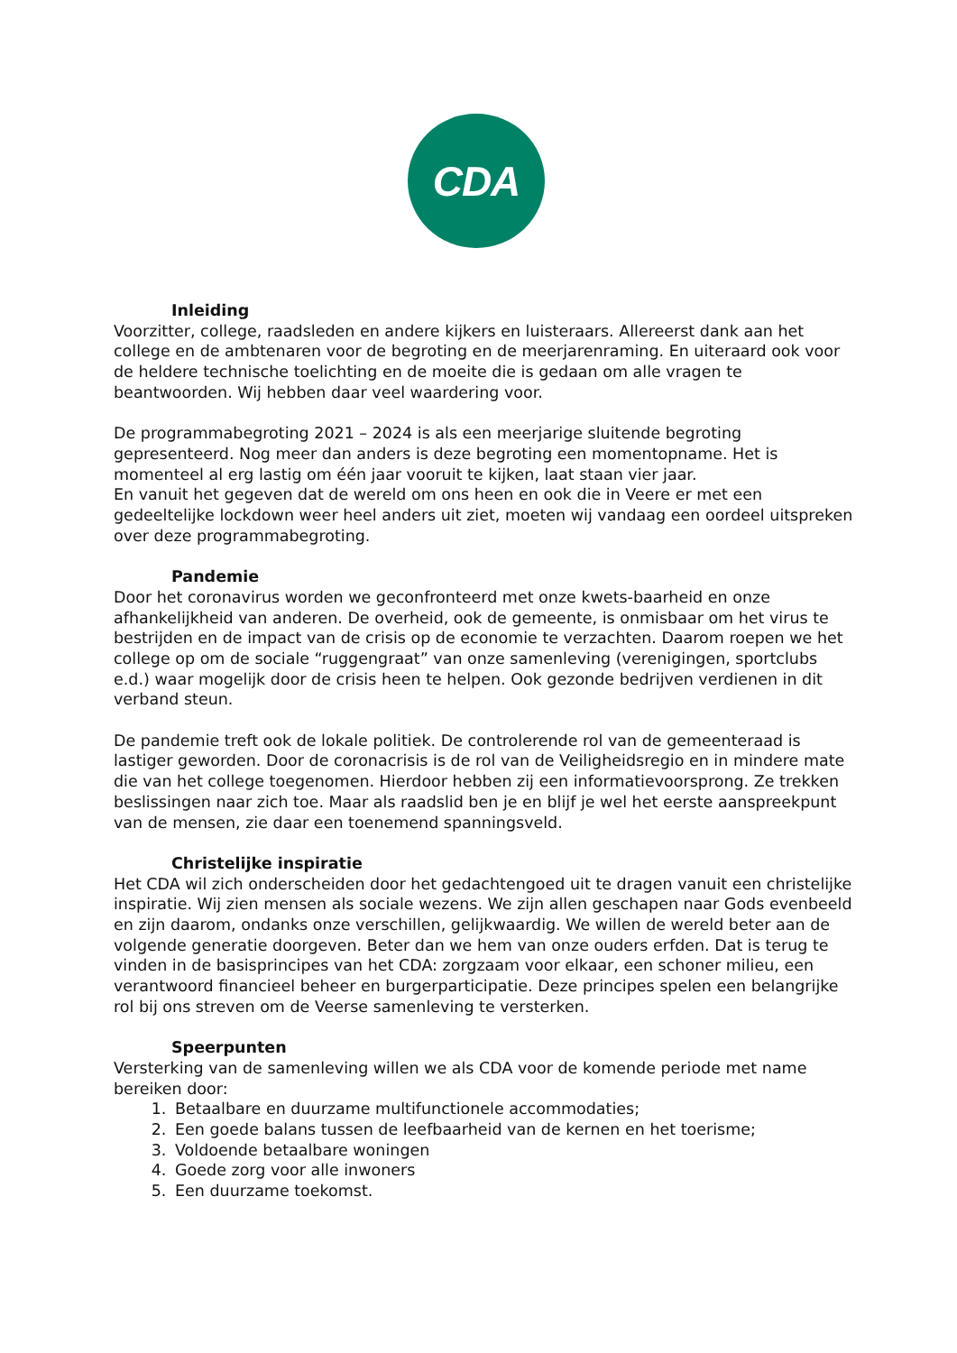CDA
Inleiding
Voorzitter, college, raadsleden en andere kijkers en luisteraars. Allereerst dank aan het college en de ambtenaren voor de begroting en de meerjarenraming. En uiteraard ook voor de heldere technische toelichting en de moeite die is gedaan om alle vragen te beantwoorden. Wij hebben daar veel waardering voor.
De programmabegroting 2021 – 2024 is als een meerjarige sluitende begroting gepresenteerd. Nog meer dan anders is deze begroting een momentopname. Het is momenteel al erg lastig om één jaar vooruit te kijken, laat staan vier jaar.
En vanuit het gegeven dat de wereld om ons heen en ook die in Veere er met een gedeeltelijke lockdown weer heel anders uit ziet, moeten wij vandaag een oordeel uitspreken over deze programmabegroting.
Pandemie
Door het coronavirus worden we geconfronteerd met onze kwets-baarheid en onze afhankelijkheid van anderen. De overheid, ook de gemeente, is onmisbaar om het virus te bestrijden en de impact van de crisis op de economie te verzachten. Daarom roepen we het college op om de sociale “ruggengraat” van onze samenleving (verenigingen, sportclubs e.d.) waar mogelijk door de crisis heen te helpen. Ook gezonde bedrijven verdienen in dit verband steun.
De pandemie treft ook de lokale politiek. De controlerende rol van de gemeenteraad is lastiger geworden. Door de coronacrisis is de rol van de Veiligheidsregio en in mindere mate die van het college toegenomen. Hierdoor hebben zij een informatievoorsprong. Ze trekken beslissingen naar zich toe. Maar als raadslid ben je en blijf je wel het eerste aanspreekpunt van de mensen, zie daar een toenemend spanningsveld.
Christelijke inspiratie
Het CDA wil zich onderscheiden door het gedachtengoed uit te dragen vanuit een christelijke inspiratie. Wij zien mensen als sociale wezens. We zijn allen geschapen naar Gods evenbeeld en zijn daarom, ondanks onze verschillen, gelijkwaardig. We willen de wereld beter aan de volgende generatie doorgeven. Beter dan we hem van onze ouders erfden. Dat is terug te vinden in de basisprincipes van het CDA: zorgzaam voor elkaar, een schoner milieu, een verantwoord financieel beheer en burgerparticipatie. Deze principes spelen een belangrijke rol bij ons streven om de Veerse samenleving te versterken.
Speerpunten
Versterking van de samenleving willen we als CDA voor de komende periode met name bereiken door:
1. Betaalbare en duurzame multifunctionele accommodaties;
2. Een goede balans tussen de leefbaarheid van de kernen en het toerisme;
3. Voldoende betaalbare woningen
4. Goede zorg voor alle inwoners
5. Een duurzame toekomst.